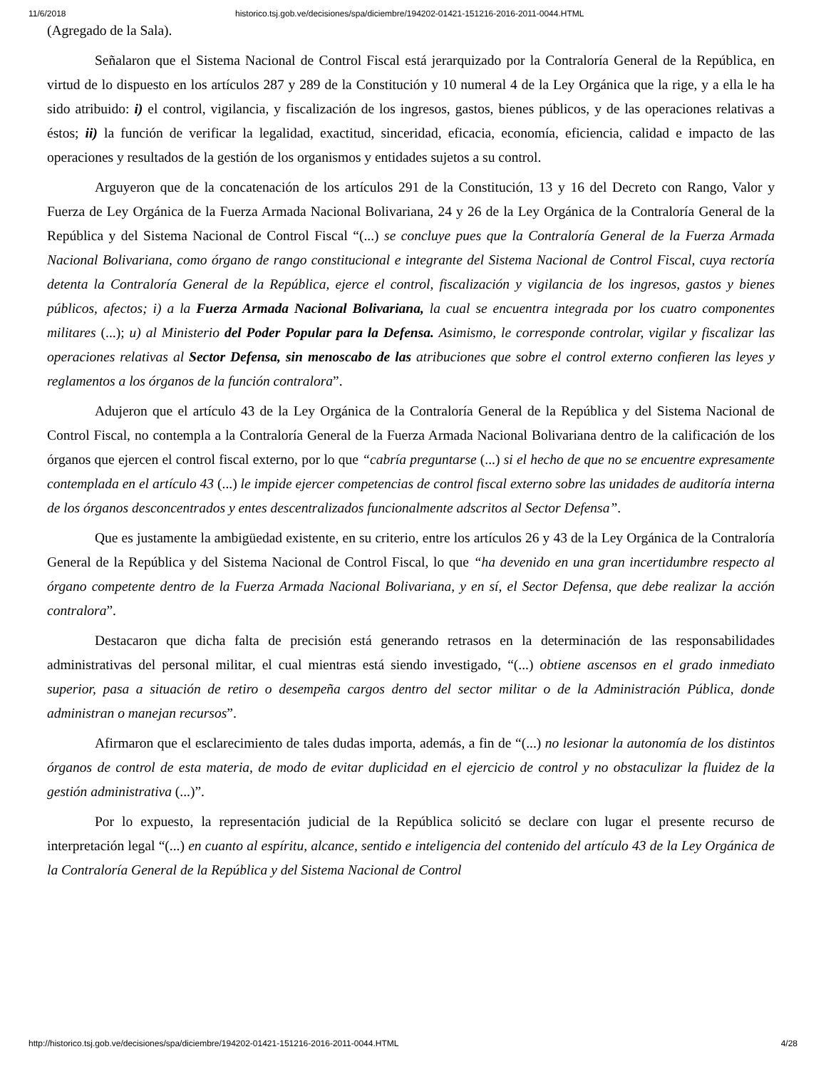11/6/2018 historico.tsj.gob.ve/decisiones/spa/diciembre/194202-01421-151216-2016-2011-0044.HTML
(Agregado de la Sala).
Señalaron que el Sistema Nacional de Control Fiscal está jerarquizado por la Contraloría General de la República, en virtud de lo dispuesto en los artículos 287 y 289 de la Constitución y 10 numeral 4 de la Ley Orgánica que la rige, y a ella le ha sido atribuido: i) el control, vigilancia, y fiscalización de los ingresos, gastos, bienes públicos, y de las operaciones relativas a éstos; ii) la función de verificar la legalidad, exactitud, sinceridad, eficacia, economía, eficiencia, calidad e impacto de las operaciones y resultados de la gestión de los organismos y entidades sujetos a su control.
Arguyeron que de la concatenación de los artículos 291 de la Constitución, 13 y 16 del Decreto con Rango, Valor y Fuerza de Ley Orgánica de la Fuerza Armada Nacional Bolivariana, 24 y 26 de la Ley Orgánica de la Contraloría General de la República y del Sistema Nacional de Control Fiscal “(...) se concluye pues que la Contraloría General de la Fuerza Armada Nacional Bolivariana, como órgano de rango constitucional e integrante del Sistema Nacional de Control Fiscal, cuya rectoría detenta la Contraloría General de la República, ejerce el control, fiscalización y vigilancia de los ingresos, gastos y bienes públicos, afectos; i) a la Fuerza Armada Nacional Bolivariana, la cual se encuentra integrada por los cuatro componentes militares (...); u) al Ministerio del Poder Popular para la Defensa. Asimismo, le corresponde controlar, vigilar y fiscalizar las operaciones relativas al Sector Defensa, sin menoscabo de las atribuciones que sobre el control externo confieren las leyes y reglamentos a los órganos de la función contralora”.
Adujeron que el artículo 43 de la Ley Orgánica de la Contraloría General de la República y del Sistema Nacional de Control Fiscal, no contempla a la Contraloría General de la Fuerza Armada Nacional Bolivariana dentro de la calificación de los órganos que ejercen el control fiscal externo, por lo que “cabría preguntarse (...) si el hecho de que no se encuentre expresamente contemplada en el artículo 43 (...) le impide ejercer competencias de control fiscal externo sobre las unidades de auditoría interna de los órganos desconcentrados y entes descentralizados funcionalmente adscritos al Sector Defensa”.
Que es justamente la ambigüedad existente, en su criterio, entre los artículos 26 y 43 de la Ley Orgánica de la Contraloría General de la República y del Sistema Nacional de Control Fiscal, lo que “ha devenido en una gran incertidumbre respecto al órgano competente dentro de la Fuerza Armada Nacional Bolivariana, y en sí, el Sector Defensa, que debe realizar la acción contralora”.
Destacaron que dicha falta de precisión está generando retrasos en la determinación de las responsabilidades administrativas del personal militar, el cual mientras está siendo investigado, “(...) obtiene ascensos en el grado inmediato superior, pasa a situación de retiro o desempeña cargos dentro del sector militar o de la Administración Pública, donde administran o manejan recursos”.
Afirmaron que el esclarecimiento de tales dudas importa, además, a fin de “(...) no lesionar la autonomía de los distintos órganos de control de esta materia, de modo de evitar duplicidad en el ejercicio de control y no obstaculizar la fluidez de la gestión administrativa (...)”.
Por lo expuesto, la representación judicial de la República solicitó se declare con lugar el presente recurso de interpretación legal “(...) en cuanto al espíritu, alcance, sentido e inteligencia del contenido del artículo 43 de la Ley Orgánica de la Contraloría General de la República y del Sistema Nacional de Control
http://historico.tsj.gob.ve/decisiones/spa/diciembre/194202-01421-151216-2016-2011-0044.HTML 4/28